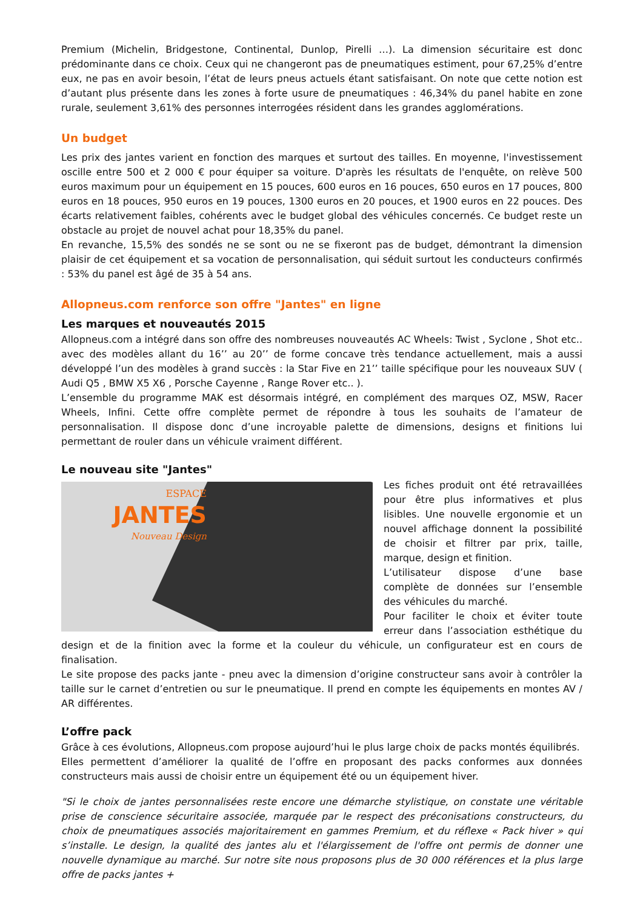Premium (Michelin, Bridgestone, Continental, Dunlop, Pirelli …). La dimension sécuritaire est donc prédominante dans ce choix. Ceux qui ne changeront pas de pneumatiques estiment, pour 67,25% d’entre eux, ne pas en avoir besoin, l’état de leurs pneus actuels étant satisfaisant. On note que cette notion est d’autant plus présente dans les zones à forte usure de pneumatiques : 46,34% du panel habite en zone rurale, seulement 3,61% des personnes interrogées résident dans les grandes agglomérations.
Un budget
Les prix des jantes varient en fonction des marques et surtout des tailles. En moyenne, l'investissement oscille entre 500 et 2 000 € pour équiper sa voiture. D'après les résultats de l'enquête, on relève 500 euros maximum pour un équipement en 15 pouces, 600 euros en 16 pouces, 650 euros en 17 pouces, 800 euros en 18 pouces, 950 euros en 19 pouces, 1300 euros en 20 pouces, et 1900 euros en 22 pouces. Des écarts relativement faibles, cohérents avec le budget global des véhicules concernés. Ce budget reste un obstacle au projet de nouvel achat pour 18,35% du panel.
En revanche, 15,5% des sondés ne se sont ou ne se fixeront pas de budget, démontrant la dimension plaisir de cet équipement et sa vocation de personnalisation, qui séduit surtout les conducteurs confirmés : 53% du panel est âgé de 35 à 54 ans.
Allopneus.com renforce son offre "Jantes" en ligne
Les marques et nouveautés 2015
Allopneus.com a intégré dans son offre des nombreuses nouveautés AC Wheels: Twist , Syclone , Shot etc.. avec des modèles allant du 16’’ au 20’’ de forme concave très tendance actuellement, mais a aussi développé l’un des modèles à grand succès : la Star Five en 21’’ taille spécifique pour les nouveaux SUV ( Audi Q5 , BMW X5 X6 , Porsche Cayenne , Range Rover etc.. ).
L’ensemble du programme MAK est désormais intégré, en complément des marques OZ, MSW, Racer Wheels, Infini. Cette offre complète permet de répondre à tous les souhaits de l’amateur de personnalisation. Il dispose donc d’une incroyable palette de dimensions, designs et finitions lui permettant de rouler dans un véhicule vraiment différent.
Le nouveau site "Jantes"
ESPACE
JANTES
Nouveau Design
Les fiches produit ont été retravaillées pour être plus informatives et plus lisibles. Une nouvelle ergonomie et un nouvel affichage donnent la possibilité de choisir et filtrer par prix, taille, marque, design et finition.
L’utilisateur dispose d’une base complète de données sur l’ensemble des véhicules du marché.
Pour faciliter le choix et éviter toute erreur dans l’association esthétique du design et de la finition avec la forme et la couleur du véhicule, un configurateur est en cours de finalisation.
Le site propose des packs jante - pneu avec la dimension d’origine constructeur sans avoir à contrôler la taille sur le carnet d’entretien ou sur le pneumatique. Il prend en compte les équipements en montes AV / AR différentes.
L’offre pack
Grâce à ces évolutions, Allopneus.com propose aujourd’hui le plus large choix de packs montés équilibrés.
Elles permettent d’améliorer la qualité de l’offre en proposant des packs conformes aux données constructeurs mais aussi de choisir entre un équipement été ou un équipement hiver.
"Si le choix de jantes personnalisées reste encore une démarche stylistique, on constate une véritable prise de conscience sécuritaire associée, marquée par le respect des préconisations constructeurs, du choix de pneumatiques associés majoritairement en gammes Premium, et du réflexe « Pack hiver » qui s’installe. Le design, la qualité des jantes alu et l'élargissement de l'offre ont permis de donner une nouvelle dynamique au marché. Sur notre site nous proposons plus de 30 000 références et la plus large offre de packs jantes +